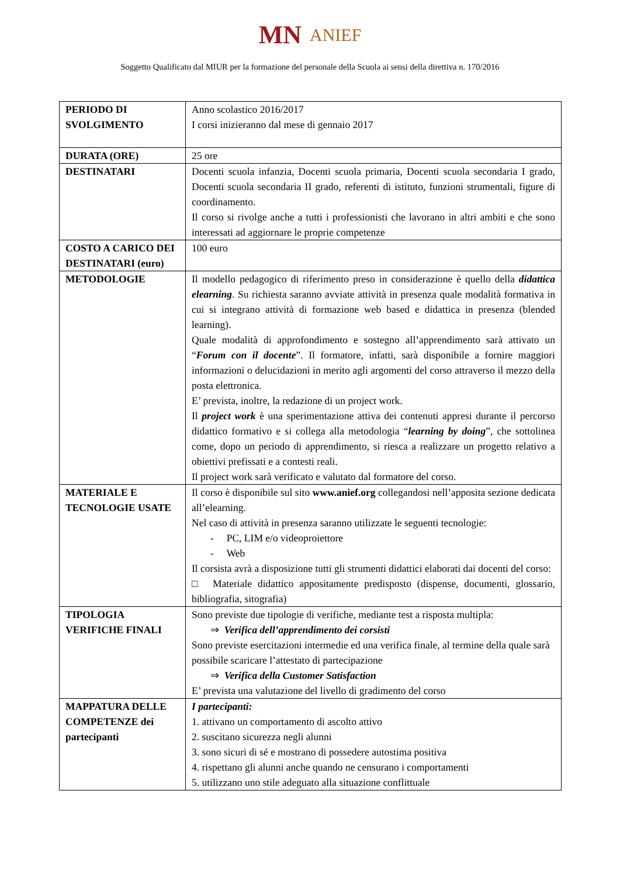MN ANIEF
Soggetto Qualificato dal MIUR per la formazione del personale della Scuola ai sensi della direttiva n. 170/2016
| PERIODO DI SVOLGIMENTO | Anno scolastico 2016/2017 I corsi inizieranno dal mese di gennaio 2017 |
| DURATA (ORE) | 25 ore |
| DESTINATARI | Docenti scuola infanzia, Docenti scuola primaria, Docenti scuola secondaria I grado, Docenti scuola secondaria II grado, referenti di istituto, funzioni strumentali, figure di coordinamento. Il corso si rivolge anche a tutti i professionisti che lavorano in altri ambiti e che sono interessati ad aggiornare le proprie competenze |
| COSTO A CARICO DEI DESTINATARI (euro) | 100 euro |
| METODOLOGIE | Il modello pedagogico di riferimento preso in considerazione è quello della didattica elearning . Su richiesta saranno avviate attività in presenza quale modalità formativa in cui si integrano attività di formazione web based e didattica in presenza (blended learning). Quale modalità di approfondimento e sostegno all’apprendimento sarà attivato un “ Forum con il docente ”. Il formatore, infatti, sarà disponibile a fornire maggiori informazioni o delucidazioni in merito agli argomenti del corso attraverso il mezzo della posta elettronica. E’ prevista, inoltre, la redazione di un project work. Il project work è una sperimentazione attiva dei contenuti appresi durante il percorso didattico formativo e si collega alla metodologia “ learning by doing ”, che sottolinea come, dopo un periodo di apprendimento, si riesca a realizzare un progetto relativo a obiettivi prefissati e a contesti reali. Il project work sarà verificato e valutato dal formatore del corso. |
| MATERIALE E TECNOLOGIE USATE | Il corso è disponibile sul sito www.anief.org collegandosi nell’apposita sezione dedicata all’elearning. Nel caso di attività in presenza saranno utilizzate le seguenti tecnologie: - PC, LIM e/o videoproiettore - Web Il corsista avrà a disposizione tutti gli strumenti didattici elaborati dai docenti del corso: □ Materiale didattico appositamente predisposto (dispense, documenti, glossario, bibliografia, sitografia) |
| TIPOLOGIA VERIFICHE FINALI | Sono previste due tipologie di verifiche, mediante test a risposta multipla: ⇒ Verifica dell’apprendimento dei corsisti Sono previste esercitazioni intermedie ed una verifica finale, al termine della quale sarà possibile scaricare l’attestato di partecipazione ⇒ Verifica della Customer Satisfaction E’ prevista una valutazione del livello di gradimento del corso |
| MAPPATURA DELLE COMPETENZE dei partecipanti | I partecipanti: 1. attivano un comportamento di ascolto attivo 2. suscitano sicurezza negli alunni 3. sono sicuri di sé e mostrano di possedere autostima positiva 4. rispettano gli alunni anche quando ne censurano i comportamenti 5. utilizzano uno stile adeguato alla situazione conflittuale |